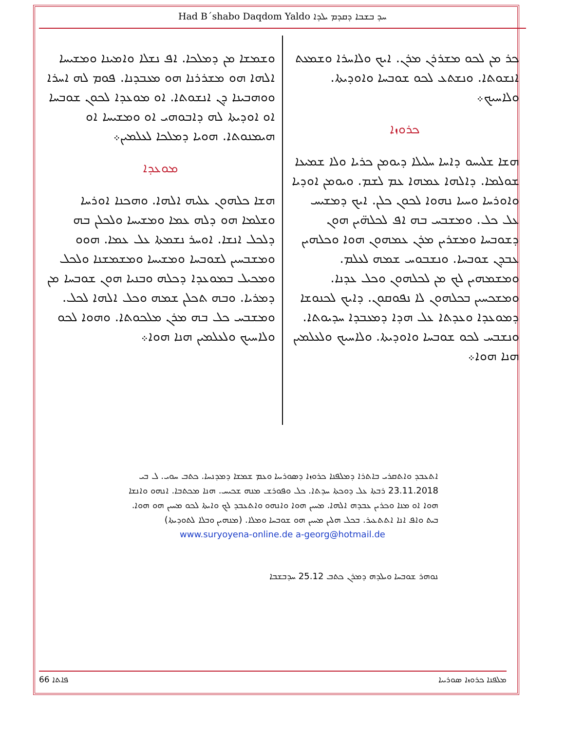Had B´shabo Daqdom Yaldo ܚܕ ܒܫܒܐ ܕܩܕܡ ܝܠܕܐ
ܟܪ ܡܢ ܠܟܘ ܡܫܪܪܢ ܡܪܢ. ܐܝܟ ܘܠܐܚܪܐ ܘܫܡܥܬ ܐܢܫܘܬܐ. ܘܢܫܬܥ ܠܟܘ ܫܘܒܚܐ ܘܐܘܕܝܬܐ. ܘܠܐܚܝܟ܀
ܟܪܘܙܐ
ܗܫܐ ܫܠܝܚܘ ܕܐܚܐ ܚܠܝܠܐ ܕܝܘܡܢ ܟܪܝܐ ܘܠܐ ܫܡܝܥܐ ܫܘܠܡܐ. ܕܐܠܗܐ ܥܡܗܐ ܥܡ ܠܫܡ. ܘܝܘܡܢ ܐܘܕܝܐ ܘܐܘܪܚܐ ܘܚܝܐ ܢܗܘܐ ܠܟܘܢ ܟܠܢ. ܐܝܟ ܕܡܫܝܚ ܥܠ ܟܠ. ܘܡܫܒܚ ܒܗ ܐܦ ܠܟܠܗ̈ܝܢ ܗܘܢ ܕܫܘܒܚܐ ܘܡܫܪܝܢ ܡܪܢ ܥܡܗܘܢ ܗܘܐ ܘܟܠܗܝܢ ܥܒܕܢ ܫܘܒܚܐ. ܘܢܫܒܘܚ ܫܡܗ ܠܥܠܡ. ܘܡܫܡܗܝܢ ܠܟ ܡܢ ܠܟܠܗܘܢ ܘܟܠ ܥܕܢܐ. ܘܡܫܟܚܝܢ ܒܟܠܗܘܢ ܠܐ ܢܦܘܩܘܢ. ܕܐܝܟ ܠܟܢܘܫܐ ܕܡܘܥܕܐ ܘܥܕܬܐ ܥܠ ܗܕܐ ܕܡܥܒܕܐ ܚܕܝܘܬܐ. ܘܢܫܒܚ ܠܟܘ ܫܘܒܚܐ ܘܐܘܕܝܬܐ. ܘܠܐܚܝܟ ܘܠܥܠܡܝܢ ܗܢܐ ܗܘܐ܀
ܘܫܡܫܐ ܡܢ ܕܡܠܟܐ. ܐܦ ܢܫܠܐ ܘܐܡܝܢܐ ܘܡܫܝܚܐ ܐܠܗܐ ܗܘ ܡܫܪܪܢܐ ܗܘ ܡܥܒܕܢܐ. ܦܘܡ ܠܗ ܐܚܪܐ ܘܘܗܒܝܢܐ ܕܢ ܐܢܫܘܬܐ. ܐܘ ܡܘܥܕܐ ܠܟܘܢ ܫܘܒܚܐ ܐܘ ܐܘܕܝܬܐ ܠܗ ܕܐܒܘܗܝ ܐܘ ܘܡܫܝܚܐ ܐܘ ܗܝܡܢܘܬܐ. ܗܘܝܐ ܕܡܠܟܐ ܠܥܠܡܝܢ܀
ܡܘܥܕܐ
ܗܫܐ ܟܠܗܘܢ ܥܠܝܗ ܐܠܗܐ. ܘܗܟܢܐ ܐܘܪܚܐ ܘܫܠܡܐ ܗܘ ܕܠܗ ܥܡܐ ܘܡܫܝܚܐ ܘܠܟܠܢ ܒܗ ܕܠܟܠ ܐܢܫܐ. ܐܘܚܪ ܢܫܡܬܐ ܥܠ ܥܡܐ. ܗܘܘ ܘܡܫܒܚܝܢ ܠܫܘܒܚܐ ܘܡܫܝܚܐ ܘܡܫܡܫܢܐ ܘܠܟܠ ܘܡܟܝܠ ܒܡܘܥܕܐ ܕܟܠܗ ܘܒܢܝܐ ܗܘܢ ܫܘܒܚܐ ܡܢ ܕܡܪܝܐ. ܘܒܗ ܬܟܠܢ ܫܡܗ ܘܟܠ ܐܠܗܐ ܠܟܠ. ܘܡܫܒܚ ܟܠ ܒܗ ܡܪܢ ܡܠܟܘܬܐ. ܘܗܘܐ ܠܟܘ ܘܠܐܚܝܟ ܘܠܥܠܡܝܢ ܗܢܐ ܗܘܐ܀
ܐܬܥܒܕ ܘܐܬܩܪܝ ܒܐܬܪܐ ܕܡܠܦܢܐ ܟܪܘܙܐ ܕܣܘܪܝܝܐ ܘܥܡ ܫܡܫܐ ܕܡܕܢܚܐ. ܟܬܒ ܚܘܝ. ܠ ܒܝ 23.11.2018 ܪܒܬܐ ܥܠ ܕܘܟܬܐ ܚܕܬܐ. ܟܠ ܘܦܘܪܫ ܡܢܗ ܫܟܝܚ. ܗܢܐ ܡܟܬܒܐ. ܐܢܗܘ ܘܐܢܫܐ ܗܘܐ ܐܘ ܡܢܐ ܘܟܪܝܢ ܥܒܕܗ ܐܠܗܐ. ܡܚܝܢ ܗܘܐ ܘܐܢܗܘ ܘܐܬܥܒܕ ܠܟ ܘܐܝܬܐ ܠܟܘ ܡܚܝܢ ܗܘ ܗܘܐ. ܒܝܬ ܘܐܦ ܐܢܐ ܐܬܬܥܝܪ. ܒܟܠ ܗܠܝܢ ܡܚܝܢ ܗܘ ܫܘܒܚܐ ܘܡܠܐ. (ܡܢܗܝܢ ܘܒܠܐ ܠܬܘܕܝܬܐ)
www.suryoyena-online.de a-georg@hotmail.de
ܢܘܗܪ ܫܘܒܚܐ ܘܝܠܕܗ ܕܡܪܢ ܟܬܒ 25.12 ܚܕܒܫܒܐ
66 ܦܐܬܐ ܡܠܦܢܐ ܟܪܘܙܐ ܣܘܪܝܝܐ